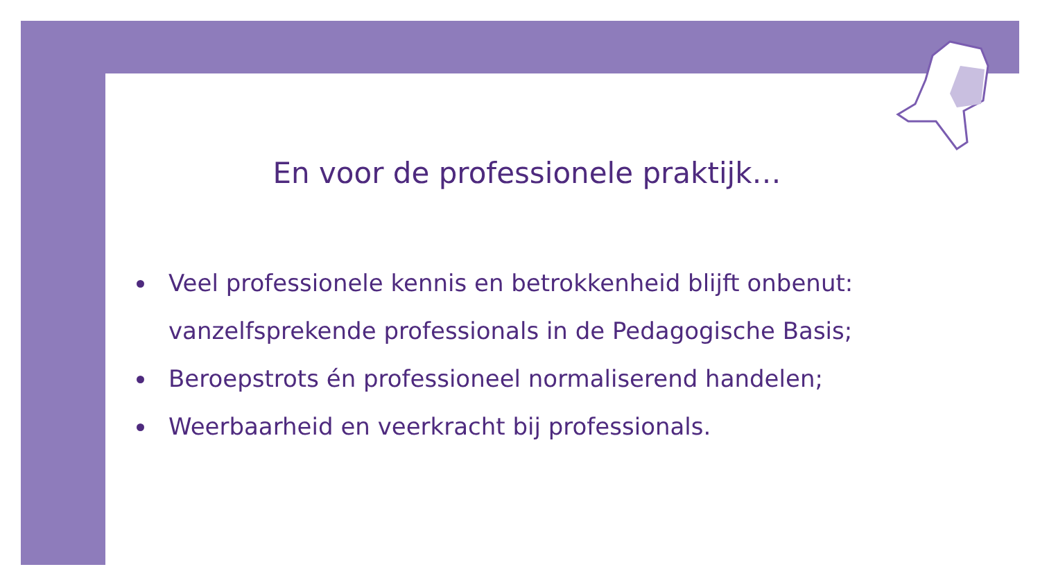En voor de professionele praktijk…
Veel professionele kennis en betrokkenheid blijft onbenut: vanzelfsprekende professionals in de Pedagogische Basis;
Beroepstrots én professioneel normaliserend handelen;
Weerbaarheid en veerkracht bij professionals.